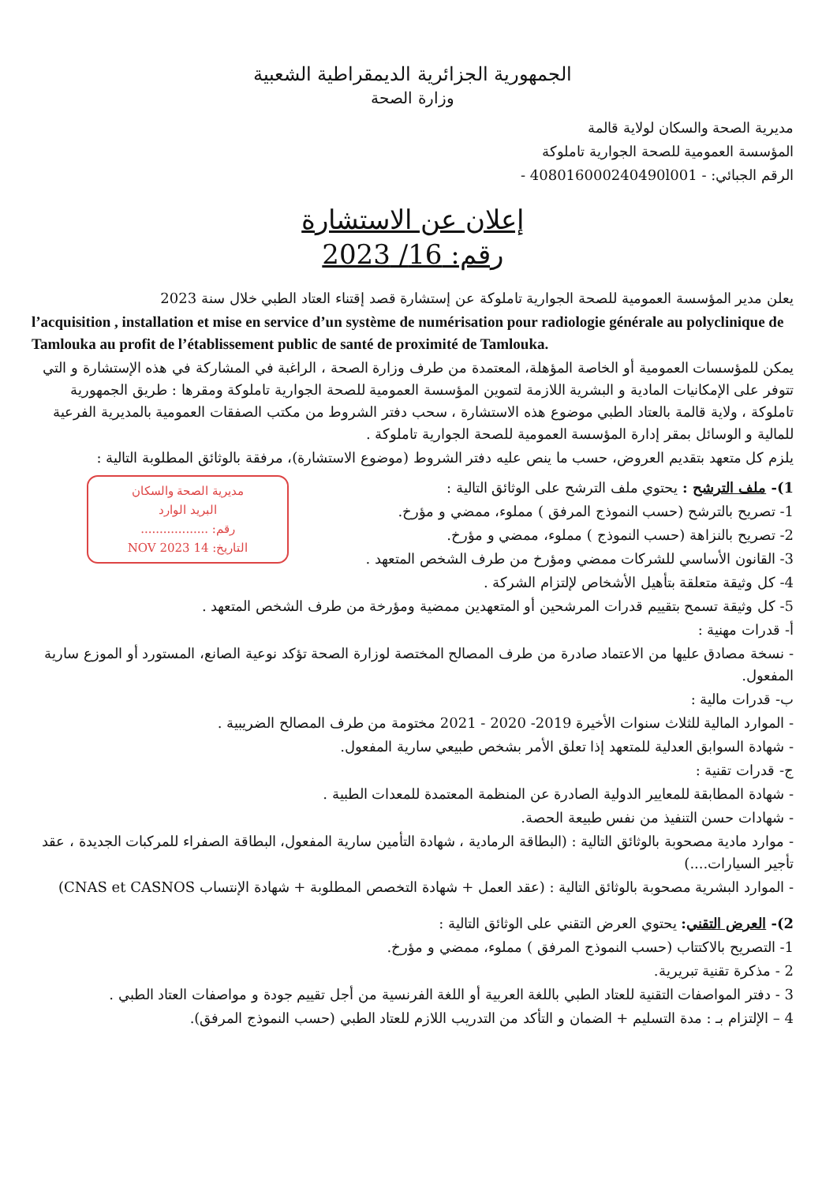الجمهورية الجزائرية الديمقراطية الشعبية
وزارة الصحة
مديرية الصحة والسكان لولاية قالمة
المؤسسة العمومية للصحة الجوارية تاملوكة
الرقم الجبائي: - 408016000240490l001 -
إعلان عن الاستشارة
رقم: 16/ 2023
يعلن مدير المؤسسة العمومية للصحة الجوارية تاملوكة عن إستشارة قصد إقتناء العتاد الطبي خلال سنة 2023
l’acquisition , installation et mise en service d’un système de numérisation pour radiologie générale au polyclinique de Tamlouka au profit de l’établissement public de santé de proximité de Tamlouka.
يمكن للمؤسسات العمومية أو الخاصة المؤهلة، المعتمدة من طرف وزارة الصحة ، الراغبة في المشاركة في هذه الإستشارة و التي تتوفر على الإمكانيات المادية و البشرية اللازمة لتموين المؤسسة العمومية للصحة الجوارية تاملوكة ومقرها : طريق الجمهورية تاملوكة ، ولاية قالمة بالعتاد الطبي موضوع هذه الاستشارة ، سحب دفتر الشروط من مكتب الصفقات العمومية بالمديرية الفرعية للمالية و الوسائل بمقر إدارة المؤسسة العمومية للصحة الجوارية تاملوكة .
يلزم كل متعهد بتقديم العروض، حسب ما ينص عليه دفتر الشروط (موضوع الاستشارة)، مرفقة بالوثائق المطلوبة التالية :
مديرية الصحة والسكان
البريد الوارد
رقم: ..................
التاريخ: 14 NOV 2023
1)- ملف الترشح : يحتوي ملف الترشح على الوثائق التالية :
1- تصريح بالترشح (حسب النموذج المرفق ) مملوء، ممضي و مؤرخ.
2- تصريح بالنزاهة (حسب النموذج ) مملوء، ممضي و مؤرخ.
3- القانون الأساسي للشركات ممضي ومؤرخ من طرف الشخص المتعهد .
4- كل وثيقة متعلقة بتأهيل الأشخاص لإلتزام الشركة .
5- كل وثيقة تسمح بتقييم قدرات المرشحين أو المتعهدين ممضية ومؤرخة من طرف الشخص المتعهد .
أ- قدرات مهنية :
- نسخة مصادق عليها من الاعتماد صادرة من طرف المصالح المختصة لوزارة الصحة تؤكد نوعية الصانع، المستورد أو الموزع سارية المفعول.
ب- قدرات مالية :
- الموارد المالية للثلاث سنوات الأخيرة 2019- 2020 - 2021 مختومة من طرف المصالح الضريبية .
- شهادة السوابق العدلية للمتعهد إذا تعلق الأمر بشخص طبيعي سارية المفعول.
ج- قدرات تقنية :
- شهادة المطابقة للمعايير الدولية الصادرة عن المنظمة المعتمدة للمعدات الطبية .
- شهادات حسن التنفيذ من نفس طبيعة الحصة.
- موارد مادية مصحوبة بالوثائق التالية : (البطاقة الرمادية ، شهادة التأمين سارية المفعول، البطاقة الصفراء للمركبات الجديدة ، عقد تأجير السيارات....)
- الموارد البشرية مصحوبة بالوثائق التالية : (عقد العمل + شهادة التخصص المطلوبة + شهادة الإنتساب CNAS et CASNOS)
2)- العرض التقني: يحتوي العرض التقني على الوثائق التالية :
1- التصريح بالاكتتاب (حسب النموذج المرفق ) مملوء، ممضي و مؤرخ.
2 - مذكرة تقنية تبريرية.
3 - دفتر المواصفات التقنية للعتاد الطبي باللغة العربية أو اللغة الفرنسية من أجل تقييم جودة و مواصفات العتاد الطبي .
4 – الإلتزام بـ : مدة التسليم + الضمان و التأكد من التدريب اللازم للعتاد الطبي (حسب النموذج المرفق).